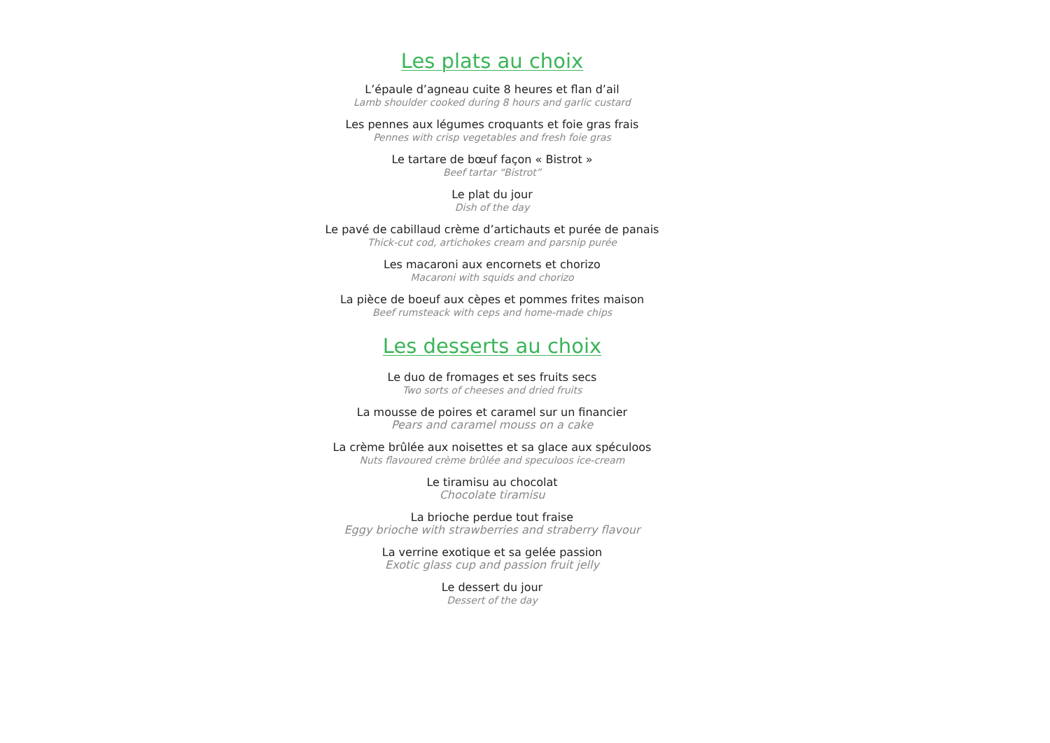Les plats au choix
L’épaule d’agneau cuite 8 heures et flan d’ail
Lamb shoulder cooked during 8 hours and garlic custard
Les pennes aux légumes croquants et foie gras frais
Pennes with crisp vegetables and fresh foie gras
Le tartare de bœuf façon « Bistrot »
Beef tartar “Bistrot”
Le plat du jour
Dish of the day
Le pavé de cabillaud crème d’artichauts et purée de panais
Thick-cut cod, artichokes cream and parsnip purée
Les macaroni aux encornets et chorizo
Macaroni with squids and chorizo
La pièce de boeuf aux cèpes et pommes frites maison
Beef rumsteack with ceps and home-made chips
Les desserts au choix
Le duo de fromages et ses fruits secs
Two sorts of cheeses and dried fruits
La mousse de poires et caramel sur un financier
Pears and caramel mouss on a cake
La crème brûlée aux noisettes et sa glace aux spéculoos
Nuts flavoured crème brûlée and speculoos ice-cream
Le tiramisu au chocolat
Chocolate tiramisu
La brioche perdue tout fraise
Eggy brioche with strawberries and straberry flavour
La verrine exotique et sa gelée passion
Exotic glass cup and passion fruit jelly
Le dessert du jour
Dessert of the day